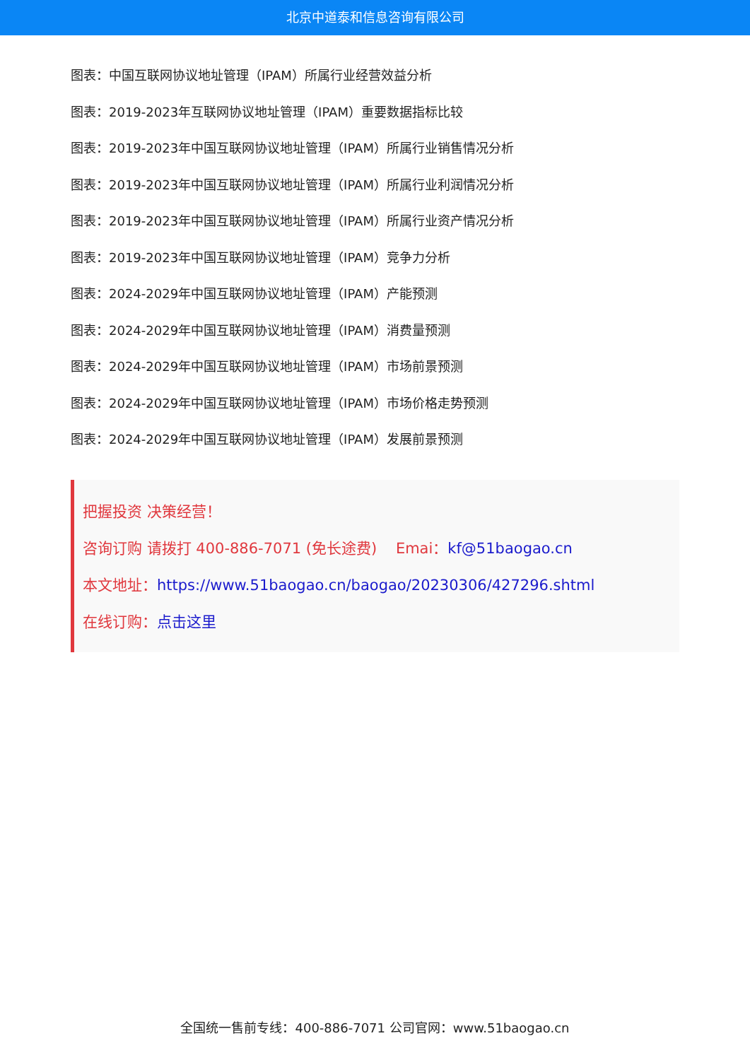北京中道泰和信息咨询有限公司
图表：中国互联网协议地址管理（IPAM）所属行业经营效益分析
图表：2019-2023年互联网协议地址管理（IPAM）重要数据指标比较
图表：2019-2023年中国互联网协议地址管理（IPAM）所属行业销售情况分析
图表：2019-2023年中国互联网协议地址管理（IPAM）所属行业利润情况分析
图表：2019-2023年中国互联网协议地址管理（IPAM）所属行业资产情况分析
图表：2019-2023年中国互联网协议地址管理（IPAM）竞争力分析
图表：2024-2029年中国互联网协议地址管理（IPAM）产能预测
图表：2024-2029年中国互联网协议地址管理（IPAM）消费量预测
图表：2024-2029年中国互联网协议地址管理（IPAM）市场前景预测
图表：2024-2029年中国互联网协议地址管理（IPAM）市场价格走势预测
图表：2024-2029年中国互联网协议地址管理（IPAM）发展前景预测
把握投资 决策经营！
咨询订购 请拨打 400-886-7071 (免长途费) Emai：kf@51baogao.cn
本文地址：https://www.51baogao.cn/baogao/20230306/427296.shtml
在线订购：点击这里
全国统一售前专线：400-886-7071 公司官网：www.51baogao.cn